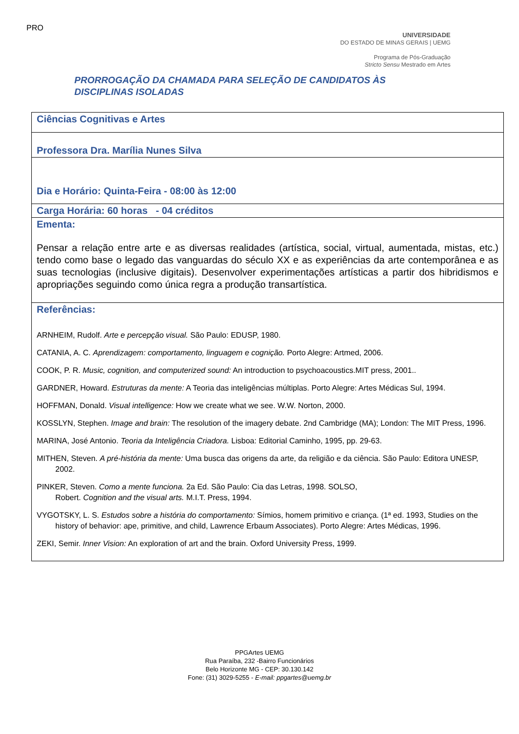PRO
UNIVERSIDADE
DO ESTADO DE MINAS GERAIS | UEMG
Programa de Pós-Graduação
Stricto Sensu Mestrado em Artes
PRORROGAÇÃO DA CHAMADA PARA SELEÇÃO DE CANDIDATOS ÀS DISCIPLINAS ISOLADAS
| Ciências Cognitivas e Artes |
| Professora Dra. Marília Nunes Silva |
| Dia e Horário: Quinta-Feira - 08:00 às 12:00 |
| Carga Horária: 60 horas - 04 créditos |
| Ementa: Pensar a relação entre arte e as diversas realidades (artística, social, virtual, aumentada, mistas, etc.) tendo como base o legado das vanguardas do século XX e as experiências da arte contemporânea e as suas tecnologias (inclusive digitais). Desenvolver experimentações artísticas a partir dos hibridismos e apropriações seguindo como única regra a produção transartística. |
| Referências: ARNHEIM, Rudolf. Arte e percepção visual. São Paulo: EDUSP, 1980. CATANIA, A. C. Aprendizagem: comportamento, linguagem e cognição. Porto Alegre: Artmed, 2006. COOK, P. R. Music, cognition, and computerized sound: An introduction to psychoacoustics.MIT press, 2001.. GARDNER, Howard. Estruturas da mente: A Teoria das inteligências múltiplas. Porto Alegre: Artes Médicas Sul, 1994. HOFFMAN, Donald. Visual intelligence: How we create what we see. W.W. Norton, 2000. KOSSLYN, Stephen. Image and brain: The resolution of the imagery debate. 2nd Cambridge (MA); London: The MIT Press, 1996. MARINA, José Antonio. Teoria da Inteligência Criadora. Lisboa: Editorial Caminho, 1995, pp. 29-63. MITHEN, Steven. A pré-história da mente: Uma busca das origens da arte, da religião e da ciência. São Paulo: Editora UNESP, 2002. PINKER, Steven. Como a mente funciona. 2a Ed. São Paulo: Cia das Letras, 1998. SOLSO, Robert. Cognition and the visual arts. M.I.T. Press, 1994. VYGOTSKY, L. S. Estudos sobre a história do comportamento: Símios, homem primitivo e criança. (1ª ed. 1993, Studies on the history of behavior: ape, primitive, and child, Lawrence Erbaum Associates). Porto Alegre: Artes Médicas, 1996. ZEKI, Semir. Inner Vision: An exploration of art and the brain. Oxford University Press, 1999. |
PPGArtes UEMG
Rua Paraíba, 232 -Bairro Funcionários
Belo Horizonte MG - CEP: 30.130.142
Fone: (31) 3029-5255 - E-mail: ppgartes@uemg.br